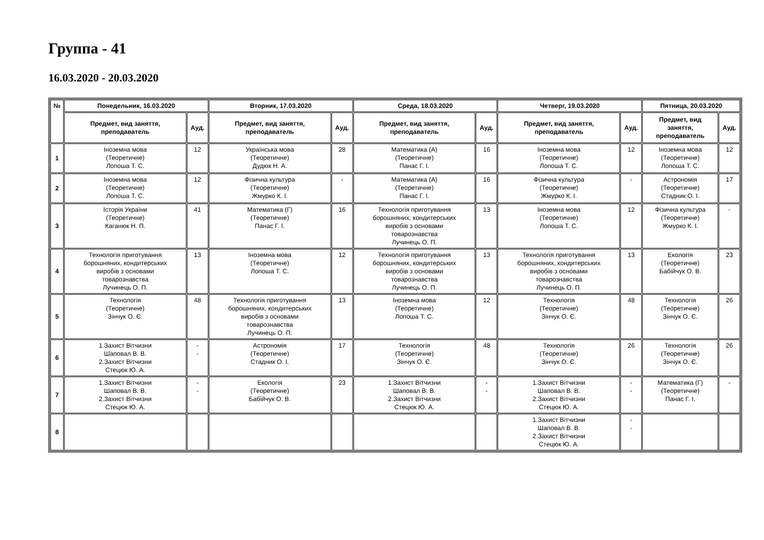Группа - 41
16.03.2020 - 20.03.2020
| № | Понедельник, 16.03.2020 | | Вторник, 17.03.2020 | | Среда, 18.03.2020 | | Четверг, 19.03.2020 | | Пятница, 20.03.2020 | |
| --- | --- | --- | --- | --- | --- | --- | --- | --- | --- | --- |
| | Предмет, вид заняття, преподаватель | Ауд. | Предмет, вид заняття, преподаватель | Ауд. | Предмет, вид заняття, преподаватель | Ауд. | Предмет, вид заняття, преподаватель | Ауд. | Предмет, вид заняття, преподаватель | Ауд. |
| 1 | Іноземна мова (Теоретичне) Лопоша Т. С. | 12 | Українська мова (Теоретичне) Дудюк Н. А. | 28 | Математика (А) (Теоретичне) Панас Г. І. | 16 | Іноземна мова (Теоретичне) Лопоша Т. С. | 12 | Іноземна мова (Теоретичне) Лопоша Т. С. | 12 |
| 2 | Іноземна мова (Теоретичне) Лопоша Т. С. | 12 | Фізична культура (Теоретичне) Жмурко К. І. | - | Математика (А) (Теоретичне) Панас Г. І. | 16 | Фізична культура (Теоретичне) Жмурко К. І. | - | Астрономія (Теоретичне) Стадник О. І. | 17 |
| 3 | Історія України (Теоретичне) Каганюк Н. П. | 41 | Математика (Г) (Теоретичне) Панас Г. І. | 16 | Технологія приготування борошняних, кондитерських виробів з основами товарознавства Лучинець О. П. | 13 | Іноземна мова (Теоретичне) Лопоша Т. С. | 12 | Фізична культура (Теоретичне) Жмурко К. І. | - |
| 4 | Технологія приготування борошняних, кондитерських виробів з основами товарознавства Лучинець О. П. | 13 | Іноземна мова (Теоретичне) Лопоша Т. С. | 12 | Технологія приготування борошняних, кондитерських виробів з основами товарознавства Лучинець О. П. | 13 | Технологія приготування борошняних, кондитерських виробів з основами товарознавства Лучинець О. П. | 13 | Екологія (Теоретичне) Бабійчук О. В. | 23 |
| 5 | Технологія (Теоретичне) Зінчук О. Є. | 48 | Технологія приготування борошняних, кондитерських виробів з основами товарознавства Лучинець О. П. | 13 | Іноземна мова (Теоретичне) Лопоша Т. С. | 12 | Технологія (Теоретичне) Зінчук О. Є. | 48 | Технологія (Теоретичне) Зінчук О. Є. | 26 |
| 6 | 1.Захист Вітчизни Шаповал В. В. 2.Захист Вітчизни Стецюк Ю. А. | - - | Астрономія (Теоретичне) Стадник О. І. | 17 | Технологія (Теоретичне) Зінчук О. Є. | 48 | Технологія (Теоретичне) Зінчук О. Є. | 26 | Технологія (Теоретичне) Зінчук О. Є. | 26 |
| 7 | 1.Захист Вітчизни Шаповал В. В. 2.Захист Вітчизни Стецюк Ю. А. | - - | Екологія (Теоретичне) Бабійчук О. В. | 23 | 1.Захист Вітчизни Шаповал В. В. 2.Захист Вітчизни Стецюк Ю. А. | - - | 1.Захист Вітчизни Шаповал В. В. 2.Захист Вітчизни Стецюк Ю. А. | - - | Математика (Г) (Теоретичне) Панас Г. І. | - |
| 8 | | | | | | | 1.Захист Вітчизни Шаповал В. В. 2.Захист Вітчизни Стецюк Ю. А. | - - | | |